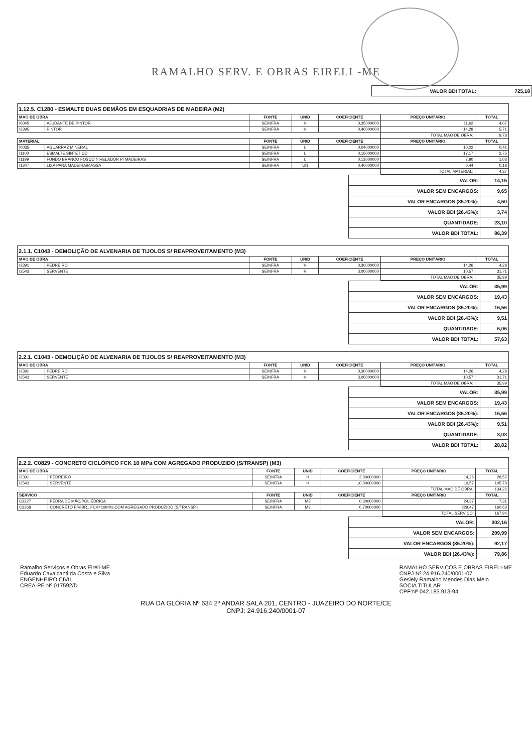RAMALHO SERV. E OBRAS EIRELI -ME
| VALOR BDI TOTAL: | 725,18 |
1.12.5. C1280 - ESMALTE DUAS DEMÃOS EM ESQUADRIAS DE MADEIRA (M2)
| MAO DE OBRA | | FONTE | UNID | COEFICIENTE | PREÇO UNITÁRIO | TOTAL |
| --- | --- | --- | --- | --- | --- | --- |
| I0045 | AJUDANTE DE PINTOR | SEINFRA | H | 0,35000000 | 11,62 | 4,07 |
| I2395 | PINTOR | SEINFRA | H | 0,40000000 | 14,28 | 5,71 |
| | | | | | TOTAL MAO DE OBRA: | 9,78 |
| MATERIAL | | FONTE | UNID | COEFICIENTE | PREÇO UNITÁRIO | TOTAL |
| I0035 | AGUARRAZ MINERAL | SEINFRA | L | 0,04000000 | 10,22 | 0,41 |
| I1100 | ESMALTE SINTETICO | SEINFRA | L | 0,16000000 | 17,17 | 2,75 |
| I1199 | FUNDO BRANCO FOSCO NIVELADOR P/ MADEIRAS | SEINFRA | L | 0,13000000 | 7,90 | 1,03 |
| I1347 | LIXA PARA MADEIRA/MASSA | SEINFRA | UN | 0,40000000 | 0,44 | 0,18 |
| | | | | | TOTAL MATERIAL: | 4,37 |
| VALOR: | 14,15 |
| VALOR SEM ENCARGOS: | 9,65 |
| VALOR ENCARGOS (85.20%): | 4,50 |
| VALOR BDI (26.43%): | 3,74 |
| QUANTIDADE: | 23,10 |
| VALOR BDI TOTAL: | 86,39 |
2.1.1. C1043 - DEMOLIÇÃO DE ALVENARIA DE TIJOLOS S/ REAPROVEITAMENTO (M3)
| MAO DE OBRA | | FONTE | UNID | COEFICIENTE | PREÇO UNITÁRIO | TOTAL |
| --- | --- | --- | --- | --- | --- | --- |
| I2391 | PEDREIRO | SEINFRA | H | 0,30000000 | 14,26 | 4,28 |
| I2543 | SERVENTE | SEINFRA | H | 3,00000000 | 10,57 | 31,71 |
| | | | | | TOTAL MAO DE OBRA: | 35,99 |
| VALOR: | 35,99 |
| VALOR SEM ENCARGOS: | 19,43 |
| VALOR ENCARGOS (85.20%): | 16,56 |
| VALOR BDI (26.43%): | 9,51 |
| QUANTIDADE: | 6,06 |
| VALOR BDI TOTAL: | 57,63 |
2.2.1. C1043 - DEMOLIÇÃO DE ALVENARIA DE TIJOLOS S/ REAPROVEITAMENTO (M3)
| MAO DE OBRA | | FONTE | UNID | COEFICIENTE | PREÇO UNITÁRIO | TOTAL |
| --- | --- | --- | --- | --- | --- | --- |
| I2391 | PEDREIRO | SEINFRA | H | 0,30000000 | 14,26 | 4,28 |
| I2543 | SERVENTE | SEINFRA | H | 3,00000000 | 10,57 | 31,71 |
| | | | | | TOTAL MAO DE OBRA: | 35,99 |
| VALOR: | 35,99 |
| VALOR SEM ENCARGOS: | 19,43 |
| VALOR ENCARGOS (85.20%): | 16,56 |
| VALOR BDI (26.43%): | 9,51 |
| QUANTIDADE: | 3,03 |
| VALOR BDI TOTAL: | 28,82 |
2.2.2. C0829 - CONCRETO CICLÓPICO FCK 10 MPa COM AGREGADO PRODUZIDO (S/TRANSP) (M3)
| MAO DE OBRA | | FONTE | UNID | COEFICIENTE | PREÇO UNITÁRIO | TOTAL |
| --- | --- | --- | --- | --- | --- | --- |
| I2391 | PEDREIRO | SEINFRA | H | 2,00000000 | 14,26 | 28,52 |
| I2543 | SERVENTE | SEINFRA | H | 10,00000000 | 10,57 | 105,70 |
| | | | | | TOTAL MAO DE OBRA: | 134,22 |
| SERVICO | | FONTE | UNID | COEFICIENTE | PREÇO UNITÁRIO | TOTAL |
| C3227 | PEDRA DE MÃO/POLIÉDRICA | SEINFRA | M3 | 0,30000000 | 24,37 | 7,31 |
| C3268 | CONCRETO P/VIBR., FCK=10MPa COM AGREGADO PRODUZIDO (S/TRANSP.) | SEINFRA | M3 | 0,70000000 | 229,47 | 160,63 |
| | | | | | TOTAL SERVICO: | 167,94 |
| VALOR: | 302,16 |
| VALOR SEM ENCARGOS: | 209,99 |
| VALOR ENCARGOS (85.20%): | 92,17 |
| VALOR BDI (26.43%): | 79,86 |
Ramalho Serviços e Obras Eireli-ME
Eduardo Cavalcanti da Costa e Silva
ENGENHEIRO CIVIL
CREA-PE Nº 017592/D
RAMALHO SERVIÇOS E OBRAS EIRELI-ME
CNPJ Nº 24.916.240/0001-07
Gesiely Ramalho Mendes Dias Melo
SOCIA TITULAR
CPF:Nº 042.183.913-94
RUA DA GLÓRIA Nº 634 2º ANDAR SALA 201, CENTRO - JUAZEIRO DO NORTE/CE
CNPJ: 24.916.240/0001-07